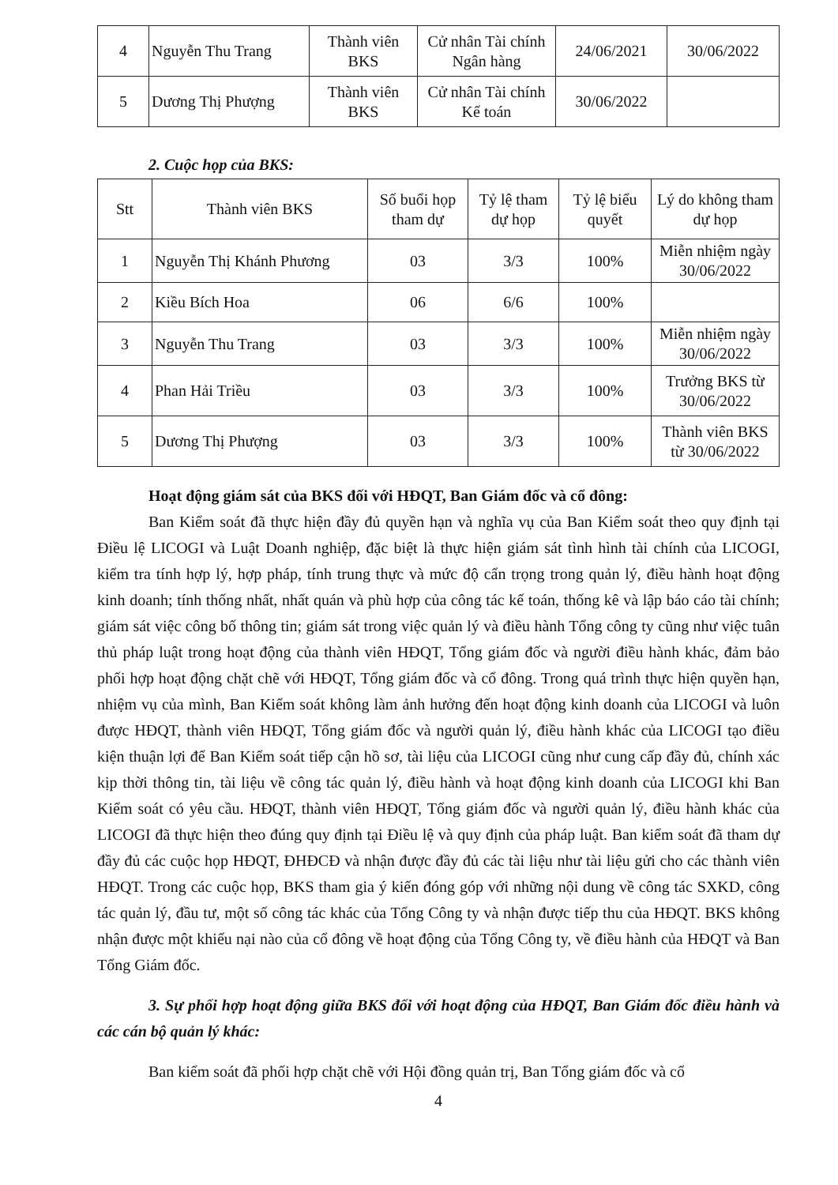| 4 | Nguyễn Thu Trang | Thành viên BKS | Cử nhân Tài chính Ngân hàng | 24/06/2021 | 30/06/2022 |
| 5 | Dương Thị Phượng | Thành viên BKS | Cử nhân Tài chính Kế toán | 30/06/2022 | |
2. Cuộc họp của BKS:
| Stt | Thành viên BKS | Số buổi họp tham dự | Tỷ lệ tham dự họp | Tỷ lệ biểu quyết | Lý do không tham dự họp |
| --- | --- | --- | --- | --- | --- |
| 1 | Nguyễn Thị Khánh Phương | 03 | 3/3 | 100% | Miễn nhiệm ngày 30/06/2022 |
| 2 | Kiều Bích Hoa | 06 | 6/6 | 100% | |
| 3 | Nguyễn Thu Trang | 03 | 3/3 | 100% | Miễn nhiệm ngày 30/06/2022 |
| 4 | Phan Hải Triều | 03 | 3/3 | 100% | Trưởng BKS từ 30/06/2022 |
| 5 | Dương Thị Phượng | 03 | 3/3 | 100% | Thành viên BKS từ 30/06/2022 |
Hoạt động giám sát của BKS đối với HĐQT, Ban Giám đốc và cổ đông:
Ban Kiểm soát đã thực hiện đầy đủ quyền hạn và nghĩa vụ của Ban Kiểm soát theo quy định tại Điều lệ LICOGI và Luật Doanh nghiệp, đặc biệt là thực hiện giám sát tình hình tài chính của LICOGI, kiểm tra tính hợp lý, hợp pháp, tính trung thực và mức độ cẩn trọng trong quản lý, điều hành hoạt động kinh doanh; tính thống nhất, nhất quán và phù hợp của công tác kế toán, thống kê và lập báo cáo tài chính; giám sát việc công bố thông tin; giám sát trong việc quản lý và điều hành Tổng công ty cũng như việc tuân thủ pháp luật trong hoạt động của thành viên HĐQT, Tổng giám đốc và người điều hành khác, đảm bảo phối hợp hoạt động chặt chẽ với HĐQT, Tổng giám đốc và cổ đông. Trong quá trình thực hiện quyền hạn, nhiệm vụ của mình, Ban Kiểm soát không làm ảnh hưởng đến hoạt động kinh doanh của LICOGI và luôn được HĐQT, thành viên HĐQT, Tổng giám đốc và người quản lý, điều hành khác của LICOGI tạo điều kiện thuận lợi để Ban Kiểm soát tiếp cận hồ sơ, tài liệu của LICOGI cũng như cung cấp đầy đủ, chính xác kịp thời thông tin, tài liệu về công tác quản lý, điều hành và hoạt động kinh doanh của LICOGI khi Ban Kiểm soát có yêu cầu. HĐQT, thành viên HĐQT, Tổng giám đốc và người quản lý, điều hành khác của LICOGI đã thực hiện theo đúng quy định tại Điều lệ và quy định của pháp luật. Ban kiểm soát đã tham dự đầy đủ các cuộc họp HĐQT, ĐHĐCĐ và nhận được đầy đủ các tài liệu như tài liệu gửi cho các thành viên HĐQT. Trong các cuộc họp, BKS tham gia ý kiến đóng góp với những nội dung về công tác SXKD, công tác quản lý, đầu tư, một số công tác khác của Tổng Công ty và nhận được tiếp thu của HĐQT. BKS không nhận được một khiếu nại nào của cổ đông về hoạt động của Tổng Công ty, về điều hành của HĐQT và Ban Tổng Giám đốc.
3. Sự phối hợp hoạt động giữa BKS đối với hoạt động của HĐQT, Ban Giám đốc điều hành và các cán bộ quản lý khác:
Ban kiểm soát đã phối hợp chặt chẽ với Hội đồng quản trị, Ban Tổng giám đốc và cổ
4